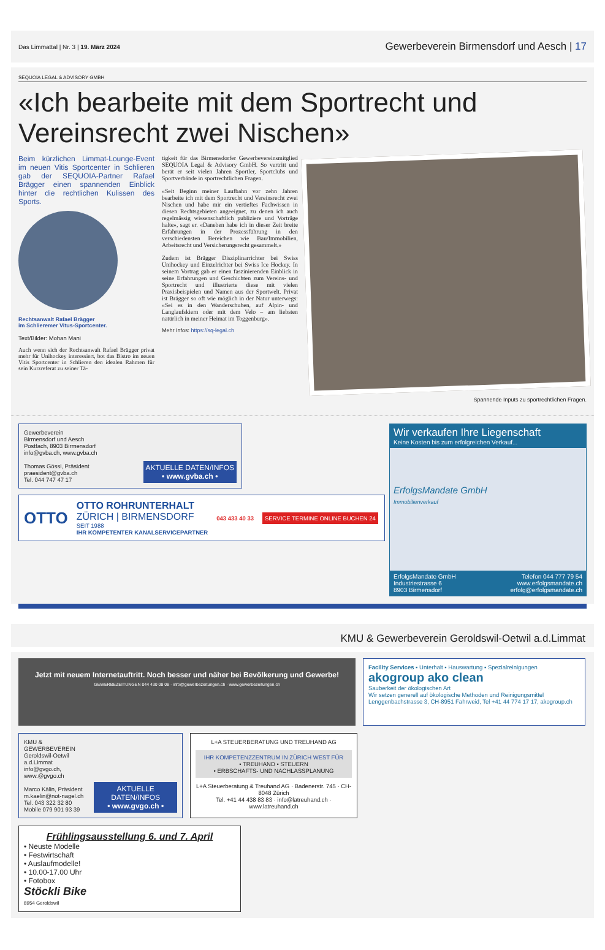Das Limmattal | Nr. 3 | 19. März 2024
Gewerbeverein Birmensdorf und Aesch | 17
SEQUOIA LEGAL & ADVISORY GMBH
«Ich bearbeite mit dem Sportrecht und Vereinsrecht zwei Nischen»
Beim kürzlichen Limmat-Lounge-Event im neuen Vitis Sportcenter in Schlieren gab der SEQUOIA-Partner Rafael Brägger einen spannenden Einblick hinter die rechtlichen Kulissen des Sports.
Rechtsanwalt Rafael Brägger
im Schlieremer Vitus-Sportcenter.
Text/Bilder: Mohan Mani
Auch wenn sich der Rechtsanwalt Rafael Brägger privat mehr für Unihockey interessiert, bot das Bistro im neuen Vitis Sportcenter in Schlieren den idealen Rahmen für sein Kurzreferat zu seiner Tä-
tigkeit für das Birmensdorfer Gewerbevereinsmitglied SEQUOIA Legal & Advisory GmbH. So vertritt und berät er seit vielen Jahren Sportler, Sportclubs und Sportverbände in sportrechtlichen Fragen.
«Seit Beginn meiner Laufbahn vor zehn Jahren bearbeite ich mit dem Sportrecht und Vereinsrecht zwei Nischen und habe mir ein vertieftes Fachwissen in diesen Rechtsgebieten angeeignet, zu denen ich auch regelmässig wissenschaftlich publiziere und Vorträge halte», sagt er. «Daneben habe ich in dieser Zeit breite Erfahrungen in der Prozessführung in den verschiedensten Bereichen wie Bau/Immobilien, Arbeitsrecht und Versicherungsrecht gesammelt.»
Zudem ist Brägger Disziplinarrichter bei Swiss Unihockey und Einzelrichter bei Swiss Ice Hockey. In seinem Vortrag gab er einen faszinierenden Einblick in seine Erfahrungen und Geschichten zum Vereins- und Sportrecht und illustrierte diese mit vielen Praxisbeispielen und Namen aus der Sportwelt. Privat ist Brägger so oft wie möglich in der Natur unterwegs: «Sei es in den Wanderschuhen, auf Alpin- und Langlaufskiern oder mit dem Velo – am liebsten natürlich in meiner Heimat im Toggenburg».
Mehr Infos: https://sq-legal.ch
Spannende Inputs zu sportrechtlichen Fragen.
Gewerbeverein
Birmensdorf und Aesch
Postfach, 8903 Birmensdorf
info@gvba.ch, www.gvba.ch
Thomas Gössi, Präsident
praesident@gvba.ch
Tel. 044 747 47 17
AKTUELLE DATEN/INFOS
• www.gvba.ch •
OTTO
OTTO ROHRUNTERHALT
ZÜRICH | BIRMENSDORF
SEIT 1988
IHR KOMPETENTER KANALSERVICEPARTNER
043 433 40 33 SERVICE TERMINE ONLINE BUCHEN 24
Wir verkaufen Ihre Liegenschaft
Keine Kosten bis zum erfolgreichen Verkauf...
ErfolgsMandate GmbH
Immobilienverkauf
ErfolgsMandate GmbH
Industriestrasse 6
8903 Birmensdorf
Telefon 044 777 79 54
www.erfolgsmandate.ch
erfolg@erfolgsmandate.ch
KMU & Gewerbeverein Geroldswil-Oetwil a.d.Limmat
Jetzt mit neuem Internetauftritt. Noch besser und näher bei Bevölkerung und Gewerbe!
GEWERBEZEITUNGEN 044 430 08 08 · info@gewerbezeitungen.ch · www.gewerbezeitungen.ch
Facility Services ▪ Unterhalt ▪ Hauswartung ▪ Spezialreinigungen
akogroup ako clean
Sauberkeit der ökologischen Art
Wir setzen generell auf ökologische Methoden und Reinigungsmittel
Lenggenbachstrasse 3, CH-8951 Fahrweid, Tel +41 44 774 17 17, akogroup.ch
KMU & GEWERBEVEREIN
Geroldswil-Oetwil a.d.Limmat
info@gvgo.ch, www.@gvgo.ch
Marco Kälin, Präsident
m.kaelin@not-nagel.ch
Tel. 043 322 32 80
Mobile 079 901 93 39
AKTUELLE DATEN/INFOS
• www.gvgo.ch •
L+A STEUERBERATUNG UND TREUHAND AG
IHR KOMPETENZZENTRUM IN ZÜRICH WEST FÜR
• TREUHAND • STEUERN
• ERBSCHAFTS- UND NACHLASSPLANUNG
L+A Steuerberatung & Treuhand AG · Badenerstr. 745 · CH-8048 Zürich
Tel. +41 44 438 83 83 · info@latreuhand.ch · www.latreuhand.ch
Frühlingsausstellung 6. und 7. April
• Neuste Modelle
• Festwirtschaft
• Auslaufmodelle!
• 10.00-17.00 Uhr
• Fotobox
Stöckli Bike
8954 Geroldswil